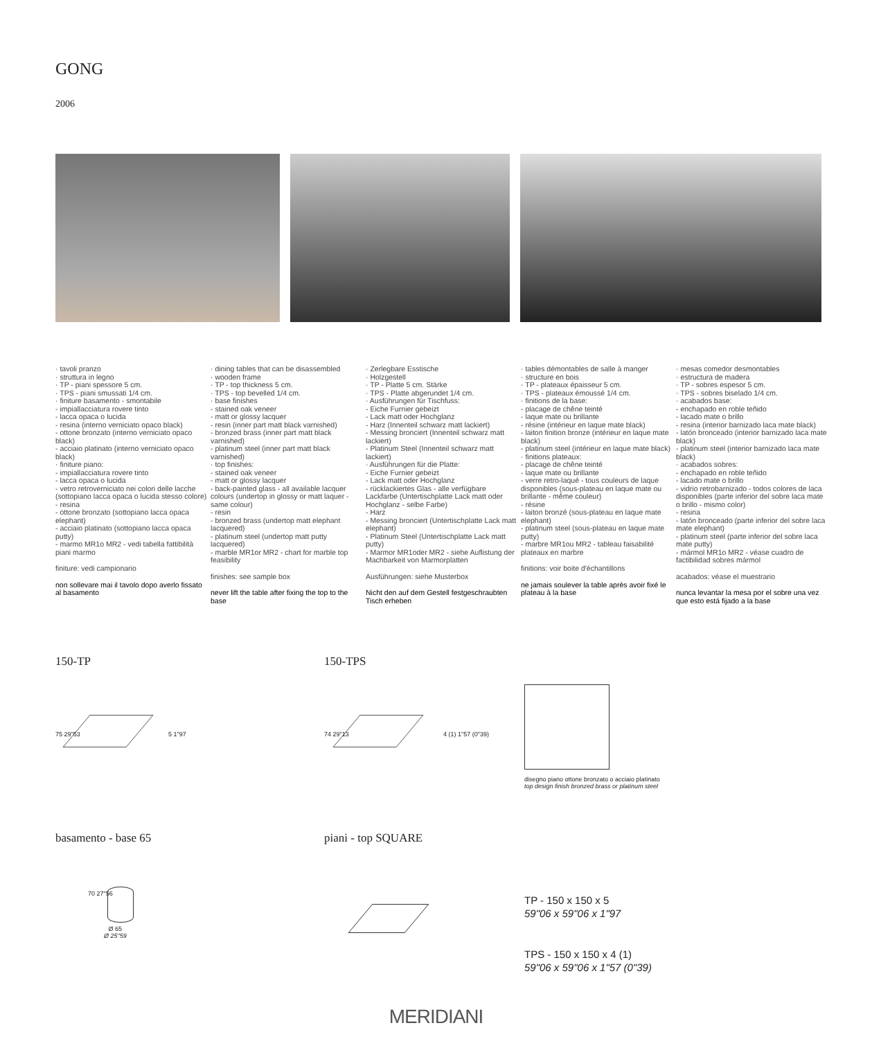GONG
2006
· tavoli pranzo
· struttura in legno
· TP - piani spessore 5 cm.
· TPS - piani smussati 1/4 cm.
· finiture basamento - smontabile
- impiallacciatura rovere tinto
- lacca opaca o lucida
- resina (interno verniciato opaco black)
- ottone bronzato (interno verniciato opaco black)
- acciaio platinato (interno verniciato opaco black)
· finiture piano:
- impiallacciatura rovere tinto
- lacca opaca o lucida
- vetro retroverniciato nei colori delle lacche (sottopiano lacca opaca o lucida stesso colore)
- resina
- ottone bronzato (sottopiano lacca opaca elephant)
- acciaio platinato (sottopiano lacca opaca putty)
- marmo MR1o MR2 - vedi tabella fattibilità piani marmo
finiture: vedi campionario
non sollevare mai il tavolo dopo averlo fissato al basamento
· dining tables that can be disassembled
· wooden frame
· TP - top thickness 5 cm.
· TPS - top bevelled 1/4 cm.
· base finishes
- stained oak veneer
- matt or glossy lacquer
- resin (inner part matt black varnished)
- bronzed brass (inner part matt black varnished)
- platinum steel (inner part matt black varnished)
· top finishes:
- stained oak veneer
- matt or glossy lacquer
- back-painted glass - all available lacquer colours (undertop in glossy or matt laquer - same colour)
- resin
- bronzed brass (undertop matt elephant lacquered)
- platinum steel (undertop matt putty lacquered)
- marble MR1or MR2 - chart for marble top feasibility
finishes: see sample box
never lift the table after fixing the top to the base
· Zerlegbare Esstische
· Holzgestell
· TP - Platte 5 cm. Stärke
· TPS - Platte abgerundet 1/4 cm.
· Ausführungen für Tischfuss:
- Eiche Furnier gebeizt
- Lack matt oder Hochglanz
- Harz (Innenteil schwarz matt lackiert)
- Messing bronciert (Innenteil schwarz matt lackiert)
- Platinum Steel (Innenteil schwarz matt lackiert)
· Ausführungen für die Platte:
- Eiche Furnier gebeizt
- Lack matt oder Hochglanz
- rücklackiertes Glas - alle verfügbare Lackfarbe (Untertischplatte Lack matt oder Hochglanz - selbe Farbe)
- Harz
- Messing bronciert (Untertischplatte Lack matt elephant)
- Platinum Steel (Untertischplatte Lack matt putty)
- Marmor MR1oder MR2 - siehe Auflistung der Machbarkeit von Marmorplatten
Ausführungen: siehe Musterbox
Nicht den auf dem Gestell festgeschraubten Tisch erheben
· tables démontables de salle à manger
· structure en bois
· TP - plateaux épaisseur 5 cm.
· TPS - plateaux émoussé 1/4 cm.
· finitions de la base:
- placage de chêne teinté
- laque mate ou brillante
- résine (intérieur en laque mate black)
- laiton finition bronze (intérieur en laque mate black)
- platinum steel (intérieur en laque mate black)
· finitions plateaux:
- placage de chêne teinté
- laque mate ou brillante
- verre retro-laqué - tous couleurs de laque disponibles (sous-plateau en laque mate ou brillante - même couleur)
- résine
- laiton bronzé (sous-plateau en laque mate elephant)
- platinum steel (sous-plateau en laque mate putty)
- marbre MR1ou MR2 - tableau faisabilité plateaux en marbre
finitions: voir boite d'échantillons
ne jamais soulever la table après avoir fixé le plateau à la base
· mesas comedor desmontables
· estructura de madera
· TP - sobres espesor 5 cm.
· TPS - sobres biselado 1/4 cm.
· acabados base:
- enchapado en roble teñido
- lacado mate o brillo
- resina (interior barnizado laca mate black)
- latón bronceado (interior barnizado laca mate black)
- platinum steel (interior barnizado laca mate black)
· acabados sobres:
- enchapado en roble teñido
- lacado mate o brillo
- vidrio retrobarnizado - todos colores de laca disponibles (parte inferior del sobre laca mate o brillo - mismo color)
- resina
- latón bronceado (parte inferior del sobre laca mate elephant)
- platinum steel (parte inferior del sobre laca mate putty)
- mármol MR1o MR2 - véase cuadro de factibilidad sobres mármol
acabados: véase el muestrario
nunca levantar la mesa por el sobre una vez que esto está fijado a la base
150-TP 150-TPS
75 29"53 5 1"97 74 29"13 4 (1) 1"57 (0"39)
disegno piano ottone bronzato o acciaio platinato
top design finish bronzed brass or platinum steel
basamento - base 65 piani - top SQUARE
Ø 65
Ø 25"59
70 27"56
TP - 150 x 150 x 5
59"06 x 59"06 x 1"97
TPS - 150 x 150 x 4 (1)
59"06 x 59"06 x 1"57 (0"39)
MERIDIANI